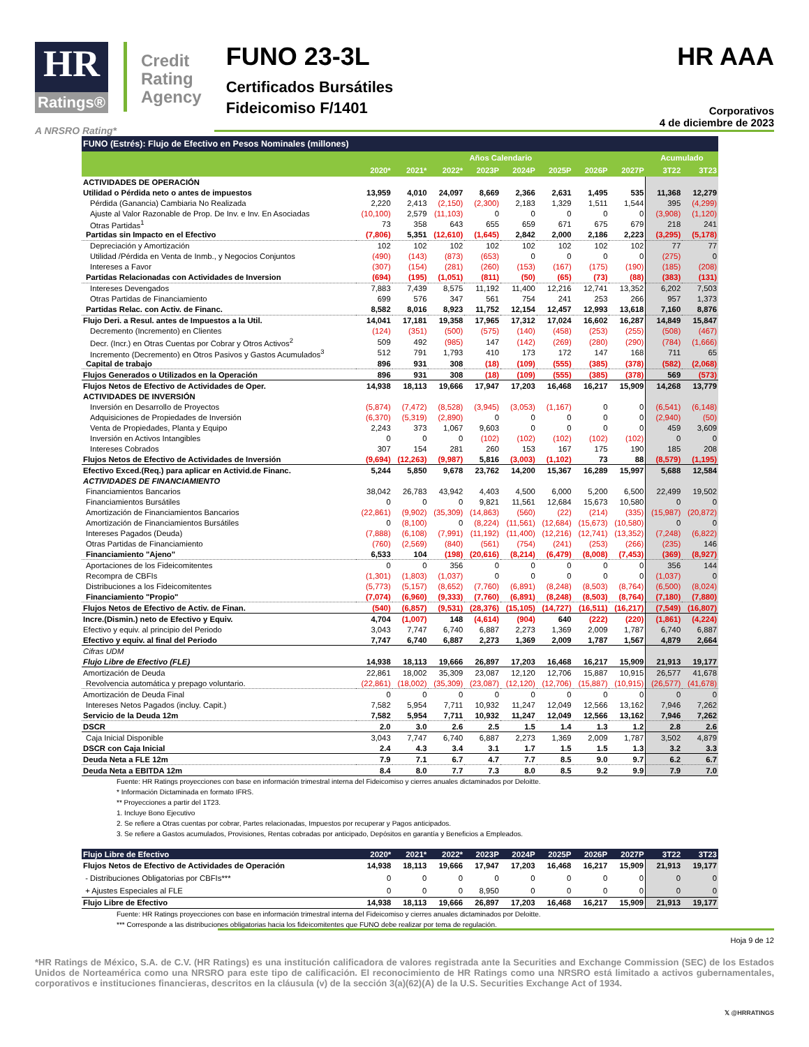HR
Ratings®
Credit
Rating
Agency
FUNO 23-3L
Certificados Bursátiles
Fideicomiso F/1401
HR AAA
Corporativos
4 de diciembre de 2023
A NRSRO Rating*
| FUNO (Estrés): Flujo de Efectivo en Pesos Nominales (millones) | | | | | | | | | | |
| | Años Calendario | | | | | | | | Acumulado | |
| | 2020* | 2021* | 2022* | 2023P | 2024P | 2025P | 2026P | 2027P | 3T22 | 3T23 |
| ACTIVIDADES DE OPERACIÓN | | | | | | | | | | |
| Utilidad o Pérdida neto o antes de impuestos | 13,959 | 4,010 | 24,097 | 8,669 | 2,366 | 2,631 | 1,495 | 535 | 11,368 | 12,279 |
| Pérdida (Ganancia) Cambiaria No Realizada | 2,220 | 2,413 | (2,150) | (2,300) | 2,183 | 1,329 | 1,511 | 1,544 | 395 | (4,299) |
| Ajuste al Valor Razonable de Prop. De Inv. e Inv. En Asociadas | (10,100) | 2,579 | (11,103) | 0 | 0 | 0 | 0 | 0 | (3,908) | (1,120) |
| Otras Partidas<sup>1</sup> | 73 | 358 | 643 | 655 | 659 | 671 | 675 | 679 | 218 | 241 |
| Partidas sin Impacto en el Efectivo | (7,806) | 5,351 | (12,610) | (1,645) | 2,842 | 2,000 | 2,186 | 2,223 | (3,295) | (5,178) |
| Depreciación y Amortización | 102 | 102 | 102 | 102 | 102 | 102 | 102 | 102 | 77 | 77 |
| Utilidad /Pérdida en Venta de Inmb., y Negocios Conjuntos | (490) | (143) | (873) | (653) | 0 | 0 | 0 | 0 | (275) | 0 |
| Intereses a Favor | (307) | (154) | (281) | (260) | (153) | (167) | (175) | (190) | (185) | (208) |
| Partidas Relacionadas con Actividades de Inversion | (694) | (195) | (1,051) | (811) | (50) | (65) | (73) | (88) | (383) | (131) |
| Intereses Devengados | 7,883 | 7,439 | 8,575 | 11,192 | 11,400 | 12,216 | 12,741 | 13,352 | 6,202 | 7,503 |
| Otras Partidas de Financiamiento | 699 | 576 | 347 | 561 | 754 | 241 | 253 | 266 | 957 | 1,373 |
| Partidas Relac. con Activ. de Financ. | 8,582 | 8,016 | 8,923 | 11,752 | 12,154 | 12,457 | 12,993 | 13,618 | 7,160 | 8,876 |
| Flujo Deri. a Resul. antes de Impuestos a la Util. | 14,041 | 17,181 | 19,358 | 17,965 | 17,312 | 17,024 | 16,602 | 16,287 | 14,849 | 15,847 |
| Decremento (Incremento) en Clientes | (124) | (351) | (500) | (575) | (140) | (458) | (253) | (255) | (508) | (467) |
| Decr. (Incr.) en Otras Cuentas por Cobrar y Otros Activos<sup>2</sup> | 509 | 492 | (985) | 147 | (142) | (269) | (280) | (290) | (784) | (1,666) |
| Incremento (Decremento) en Otros Pasivos y Gastos Acumulados<sup>3</sup> | 512 | 791 | 1,793 | 410 | 173 | 172 | 147 | 168 | 711 | 65 |
| Capital de trabajo | 896 | 931 | 308 | (18) | (109) | (555) | (385) | (378) | (582) | (2,068) |
| Flujos Generados o Utilizados en la Operación | 896 | 931 | 308 | (18) | (109) | (555) | (385) | (378) | 569 | (573) |
| Flujos Netos de Efectivo de Actividades de Oper. | 14,938 | 18,113 | 19,666 | 17,947 | 17,203 | 16,468 | 16,217 | 15,909 | 14,268 | 13,779 |
| ACTIVIDADES DE INVERSIÓN | | | | | | | | | | |
| Inversión en Desarrollo de Proyectos | (5,874) | (7,472) | (8,528) | (3,945) | (3,053) | (1,167) | 0 | 0 | (6,541) | (6,148) |
| Adquisiciones de Propiedades de Inversión | (6,370) | (5,319) | (2,890) | 0 | 0 | 0 | 0 | 0 | (2,940) | (50) |
| Venta de Propiedades, Planta y Equipo | 2,243 | 373 | 1,067 | 9,603 | 0 | 0 | 0 | 0 | 459 | 3,609 |
| Inversión en Activos Intangibles | 0 | 0 | 0 | (102) | (102) | (102) | (102) | (102) | 0 | 0 |
| Intereses Cobrados | 307 | 154 | 281 | 260 | 153 | 167 | 175 | 190 | 185 | 208 |
| Flujos Netos de Efectivo de Actividades de Inversión | (9,694) | (12,263) | (9,987) | 5,816 | (3,003) | (1,102) | 73 | 88 | (8,579) | (1,195) |
| Efectivo Exced.(Req.) para aplicar en Activid.de Financ. | 5,244 | 5,850 | 9,678 | 23,762 | 14,200 | 15,367 | 16,289 | 15,997 | 5,688 | 12,584 |
| ACTIVIDADES DE FINANCIAMIENTO | | | | | | | | | | |
| Financiamientos Bancarios | 38,042 | 26,783 | 43,942 | 4,403 | 4,500 | 6,000 | 5,200 | 6,500 | 22,499 | 19,502 |
| Financiamientos Bursátiles | 0 | 0 | 0 | 9,821 | 11,561 | 12,684 | 15,673 | 10,580 | 0 | 0 |
| Amortización de Financiamientos Bancarios | (22,861) | (9,902) | (35,309) | (14,863) | (560) | (22) | (214) | (335) | (15,987) | (20,872) |
| Amortización de Financiamientos Bursátiles | 0 | (8,100) | 0 | (8,224) | (11,561) | (12,684) | (15,673) | (10,580) | 0 | 0 |
| Intereses Pagados (Deuda) | (7,888) | (6,108) | (7,991) | (11,192) | (11,400) | (12,216) | (12,741) | (13,352) | (7,248) | (6,822) |
| Otras Partidas de Financiamiento | (760) | (2,569) | (840) | (561) | (754) | (241) | (253) | (266) | (235) | 146 |
| Financiamiento "Ajeno" | 6,533 | 104 | (198) | (20,616) | (8,214) | (6,479) | (8,008) | (7,453) | (369) | (8,927) |
| Aportaciones de los Fideicomitentes | 0 | 0 | 356 | 0 | 0 | 0 | 0 | 0 | 356 | 144 |
| Recompra de CBFIs | (1,301) | (1,803) | (1,037) | 0 | 0 | 0 | 0 | 0 | (1,037) | 0 |
| Distribuciones a los Fideicomitentes | (5,773) | (5,157) | (8,652) | (7,760) | (6,891) | (8,248) | (8,503) | (8,764) | (6,500) | (8,024) |
| Financiamiento "Propio" | (7,074) | (6,960) | (9,333) | (7,760) | (6,891) | (8,248) | (8,503) | (8,764) | (7,180) | (7,880) |
| Flujos Netos de Efectivo de Activ. de Finan. | (540) | (6,857) | (9,531) | (28,376) | (15,105) | (14,727) | (16,511) | (16,217) | (7,549) | (16,807) |
| Incre.(Dismin.) neto de Efectivo y Equiv. | 4,704 | (1,007) | 148 | (4,614) | (904) | 640 | (222) | (220) | (1,861) | (4,224) |
| Efectivo y equiv. al principio del Periodo | 3,043 | 7,747 | 6,740 | 6,887 | 2,273 | 1,369 | 2,009 | 1,787 | 6,740 | 6,887 |
| Efectivo y equiv. al final del Periodo | 7,747 | 6,740 | 6,887 | 2,273 | 1,369 | 2,009 | 1,787 | 1,567 | 4,879 | 2,664 |
| Cifras UDM | | | | | | | | | | |
| Flujo Libre de Efectivo (FLE) | 14,938 | 18,113 | 19,666 | 26,897 | 17,203 | 16,468 | 16,217 | 15,909 | 21,913 | 19,177 |
| Amortización de Deuda | 22,861 | 18,002 | 35,309 | 23,087 | 12,120 | 12,706 | 15,887 | 10,915 | 26,577 | 41,678 |
| Revolvencia automática y prepago voluntario. | (22,861) | (18,002) | (35,309) | (23,087) | (12,120) | (12,706) | (15,887) | (10,915) | (26,577) | (41,678) |
| Amortización de Deuda Final | 0 | 0 | 0 | 0 | 0 | 0 | 0 | 0 | 0 | 0 |
| Intereses Netos Pagados (incluy. Capit.) | 7,582 | 5,954 | 7,711 | 10,932 | 11,247 | 12,049 | 12,566 | 13,162 | 7,946 | 7,262 |
| Servicio de la Deuda 12m | 7,582 | 5,954 | 7,711 | 10,932 | 11,247 | 12,049 | 12,566 | 13,162 | 7,946 | 7,262 |
| DSCR | 2.0 | 3.0 | 2.6 | 2.5 | 1.5 | 1.4 | 1.3 | 1.2 | 2.8 | 2.6 |
| Caja Inicial Disponible | 3,043 | 7,747 | 6,740 | 6,887 | 2,273 | 1,369 | 2,009 | 1,787 | 3,502 | 4,879 |
| DSCR con Caja Inicial | 2.4 | 4.3 | 3.4 | 3.1 | 1.7 | 1.5 | 1.5 | 1.3 | 3.2 | 3.3 |
| Deuda Neta a FLE 12m | 7.9 | 7.1 | 6.7 | 4.7 | 7.7 | 8.5 | 9.0 | 9.7 | 6.2 | 6.7 |
| Deuda Neta a EBITDA 12m | 8.4 | 8.0 | 7.7 | 7.3 | 8.0 | 8.5 | 9.2 | 9.9 | 7.9 | 7.0 |
Fuente: HR Ratings proyecciones con base en información trimestral interna del Fideicomiso y cierres anuales dictaminados por Deloitte.
* Información Dictaminada en formato IFRS.
** Proyecciones a partir del 1T23.
1. Incluye Bono Ejecutivo
2. Se refiere a Otras cuentas por cobrar, Partes relacionadas, Impuestos por recuperar y Pagos anticipados.
3. Se refiere a Gastos acumulados, Provisiones, Rentas cobradas por anticipado, Depósitos en garantía y Beneficios a Empleados.
| Flujo Libre de Efectivo | 2020* | 2021* | 2022* | 2023P | 2024P | 2025P | 2026P | 2027P | 3T22 | 3T23 |
| --- | --- | --- | --- | --- | --- | --- | --- | --- | --- | --- |
| Flujos Netos de Efectivo de Actividades de Operación | 14,938 | 18,113 | 19,666 | 17,947 | 17,203 | 16,468 | 16,217 | 15,909 | 21,913 | 19,177 |
| - Distribuciones Obligatorias por CBFIs*** | 0 | 0 | 0 | 0 | 0 | 0 | 0 | 0 | 0 | 0 |
| + Ajustes Especiales al FLE | 0 | 0 | 0 | 8,950 | 0 | 0 | 0 | 0 | 0 | 0 |
| Flujo Libre de Efectivo | 14,938 | 18,113 | 19,666 | 26,897 | 17,203 | 16,468 | 16,217 | 15,909 | 21,913 | 19,177 |
Fuente: HR Ratings proyecciones con base en información trimestral interna del Fideicomiso y cierres anuales dictaminados por Deloitte.
*** Corresponde a las distribuciones obligatorias hacia los fideicomitentes que FUNO debe realizar por tema de regulación.
Hoja 9 de 12
*HR Ratings de México, S.A. de C.V. (HR Ratings) es una institución calificadora de valores registrada ante la Securities and Exchange Commission (SEC) de los Estados Unidos de Norteamérica como una NRSRO para este tipo de calificación. El reconocimiento de HR Ratings como una NRSRO está limitado a activos gubernamentales, corporativos e instituciones financieras, descritos en la cláusula (v) de la sección 3(a)(62)(A) de la U.S. Securities Exchange Act of 1934.
𝕏 @HRRATINGS